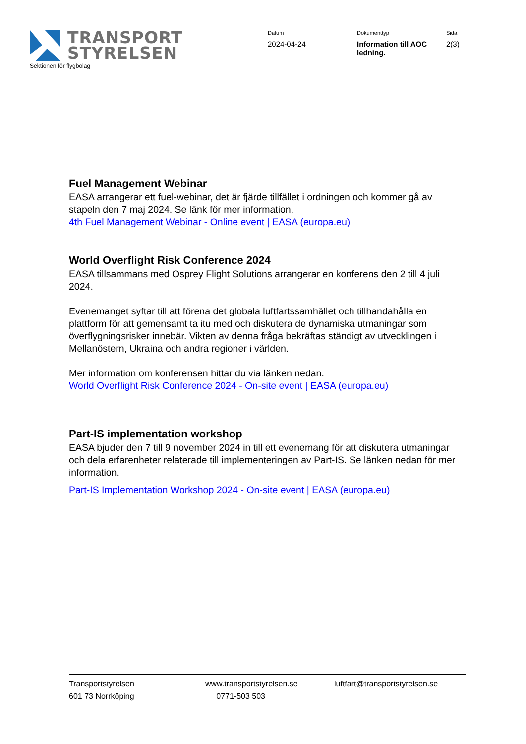TRANSPORT
STYRELSEN
Sektionen för flygbolag
Datum
2024-04-24
Dokumenttyp
Information till AOC ledning.
Sida
2(3)
Fuel Management Webinar
EASA arrangerar ett fuel-webinar, det är fjärde tillfället i ordningen och kommer gå av stapeln den 7 maj 2024. Se länk för mer information.
4th Fuel Management Webinar - Online event | EASA (europa.eu)
World Overflight Risk Conference 2024
EASA tillsammans med Osprey Flight Solutions arrangerar en konferens den 2 till 4 juli 2024.
Evenemanget syftar till att förena det globala luftfartssamhället och tillhandahålla en plattform för att gemensamt ta itu med och diskutera de dynamiska utmaningar som överflygningsrisker innebär. Vikten av denna fråga bekräftas ständigt av utvecklingen i Mellanöstern, Ukraina och andra regioner i världen.
Mer information om konferensen hittar du via länken nedan.
World Overflight Risk Conference 2024 - On-site event | EASA (europa.eu)
Part-IS implementation workshop
EASA bjuder den 7 till 9 november 2024 in till ett evenemang för att diskutera utmaningar och dela erfarenheter relaterade till implementeringen av Part-IS. Se länken nedan för mer information.
Part-IS Implementation Workshop 2024 - On-site event | EASA (europa.eu)
Transportstyrelsen
601 73 Norrköping
www.transportstyrelsen.se
0771-503 503
luftfart@transportstyrelsen.se